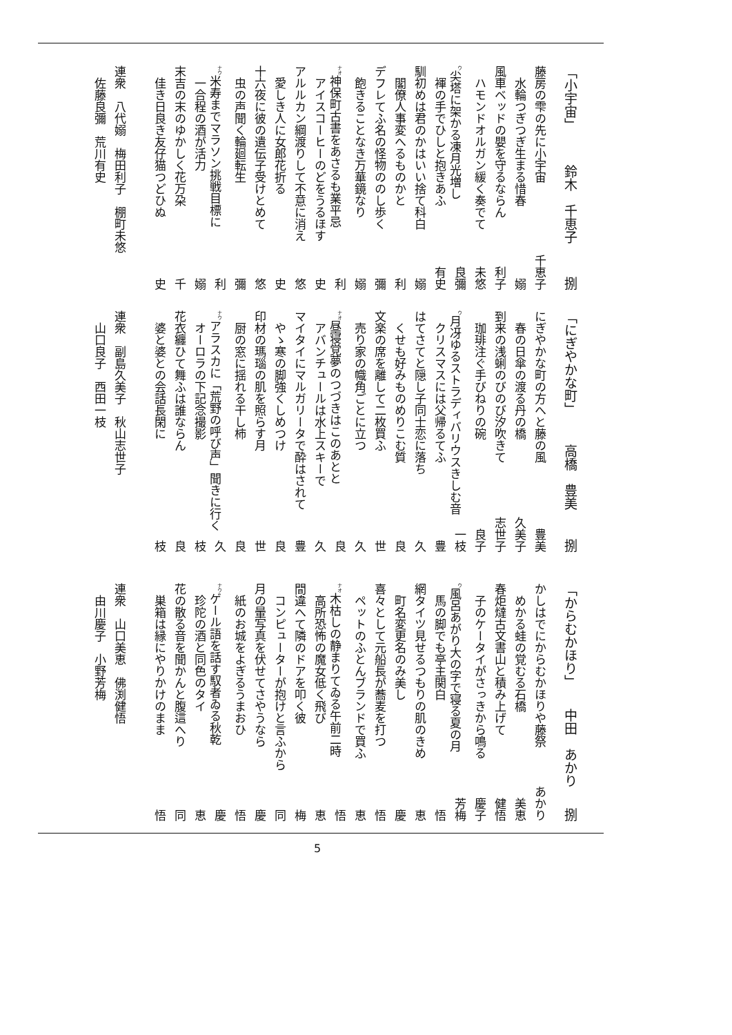「小宇宙」 鈴木　千恵子 捌
藤房の雫の先に小宇宙 千恵子
水輪つぎつぎ生まる惜春 嫋
風車ベッドの嬰を守るならん 利子
ハモンドオルガン緩く奏でて 未悠
<sup>ウ</sup>尖塔に架かる凍月光増し 良彌
褌の手でひしと抱きあふ 有史
馴初めは君のかはいい捨て科白 嫋
閣僚人事変へるものかと 利
デフレてふ名の怪物ののし歩く 彌
飽きることなき万華鏡なり 嫋
<sup>ナオ</sup>神保町古書をあさるも業平忌 利
アイスコーヒーのどをうるほす 史
アルルカン綱渡りして不意に消え 悠
愛しき人に女郎花折る 史
十六夜に彼の遺伝子受けとめて 悠
虫の声聞く輪廻転生 彌
<sup>ナウ</sup>米寿までマラソン挑戦目標に 利
一合程の酒が活力 嫋
末吉の末のゆかしく花万朶 千
佳き日良き友仔猫つどひぬ 史
連衆　八代嫋　梅田利子　棚町未悠
佐藤良彌　荒川有史
「にぎやかな町」 高橋　豊美 捌
にぎやかな町の方へと藤の風 豊美
春の日傘の渡る丹の橋 久美子
到来の浅蜊のびのび汐吹きて 志世子
珈琲注ぐ手びねりの碗 良子
<sup>ウ</sup>月冴ゆるストラディバリウスきしむ音 一枝
クリスマスには父帰るてふ 豊
はてさてと隠し子同士恋に落ち 久
くせも好みものめりこむ質 良
文楽の席を離して二枚買ふ 世
売り家の幟角ごとに立つ 久
<sup>ナオ</sup>昼寝覚夢のつづきはこのあとと 良
アバンチュールは水上スキーで 久
マイタイにマルガリータで酔はされて 豊
やゝ寒の脚強くしめつけ 良
印材の瑪瑙の肌を照らす月 世
厨の窓に揺れる干し柿 良
<sup>ナウ</sup>アラスカに「荒野の呼び声」聞きに行く 久
オーロラの下記念撮影 枝
花衣纏ひて舞ふは誰ならん 良
婆と婆との会話長閑に 枝
連衆　副島久美子　秋山志世子
山口良子　西田一枝
「からむかほり」 中田　あかり 捌
かしはでにからむかほりや藤祭 あかり
めかる蛙の覚むる石橋 美恵
春炬燵古文書山と積み上げて 健悟
子のケータイがさっきから鳴る 慶子
<sup>ウ</sup>風呂あがり大の字で寝る夏の月 芳梅
馬の脚でも亭主関白 悟
網タイツ見せるつもりの肌のきめ 恵
町名変更名のみ美し 慶
喜々として元船長が蕎麦を打つ 悟
ペットのふとんブランドで買ふ 恵
<sup>ナオ</sup>木枯しの静まりてゐる午前二時 悟
高所恐怖の魔女低く飛び 恵
間違へて隣のドアを叩く彼 梅
コンピューターが抱けと言ふから 同
月の暈写真を伏せてさやうなら 慶
紙のお城をよぎるうまおひ 悟
<sup>ナウ</sup>ゲール語を話す馭者ゐる秋乾 慶
珍陀の酒と同色のタイ 恵
花の散る音を聞かんと腹這へり 同
巣箱は縁にやりかけのまま 悟
連衆　山口美恵　佛渕健悟
由川慶子　小野芳梅
5